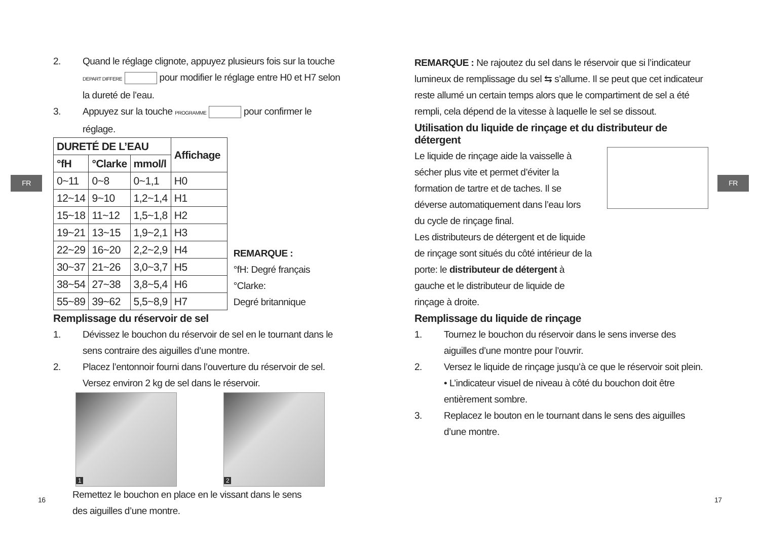FR FR
16 17
2. Quand le réglage clignote, appuyez plusieurs fois sur la touche DEPART DIFFERE pour modifier le réglage entre H0 et H7 selon la dureté de l’eau.
3. Appuyez sur la touche PROGRAMME pour confirmer le réglage.
| DURETÉ DE L’EAU | | | Affichage |
| --- | --- | --- | --- |
| °fH | °Clarke | mmol/l | |
| 0~11 | 0~8 | 0~1,1 | H0 |
| 12~14 | 9~10 | 1,2~1,4 | H1 |
| 15~18 | 11~12 | 1,5~1,8 | H2 |
| 19~21 | 13~15 | 1,9~2,1 | H3 |
| 22~29 | 16~20 | 2,2~2,9 | H4 |
| 30~37 | 21~26 | 3,0~3,7 | H5 |
| 38~54 | 27~38 | 3,8~5,4 | H6 |
| 55~89 | 39~62 | 5,5~8,9 | H7 |
REMARQUE :
°fH: Degré français
°Clarke:
Degré britannique
Remplissage du réservoir de sel
1. Dévissez le bouchon du réservoir de sel en le tournant dans le sens contraire des aiguilles d’une montre.
2. Placez l’entonnoir fourni dans l’ouverture du réservoir de sel. Versez environ 2 kg de sel dans le réservoir.
1 2
Remettez le bouchon en place en le vissant dans le sens
des aiguilles d’une montre.
REMARQUE : Ne rajoutez du sel dans le réservoir que si l’indicateur lumineux de remplissage du sel ⇆ s’allume. Il se peut que cet indicateur reste allumé un certain temps alors que le compartiment de sel a été rempli, cela dépend de la vitesse à laquelle le sel se dissout.
Utilisation du liquide de rinçage et du distributeur de détergent
Le liquide de rinçage aide la vaisselle à sécher plus vite et permet d’éviter la formation de tartre et de taches. Il se déverse automatiquement dans l’eau lors du cycle de rinçage final.
Les distributeurs de détergent et de liquide de rinçage sont situés du côté intérieur de la porte: le distributeur de détergent à gauche et le distributeur de liquide de rinçage à droite.
Remplissage du liquide de rinçage
1. Tournez le bouchon du réservoir dans le sens inverse des aiguilles d’une montre pour l’ouvrir.
2. Versez le liquide de rinçage jusqu’à ce que le réservoir soit plein.
• L’indicateur visuel de niveau à côté du bouchon doit être entièrement sombre.
3. Replacez le bouton en le tournant dans le sens des aiguilles d’une montre.